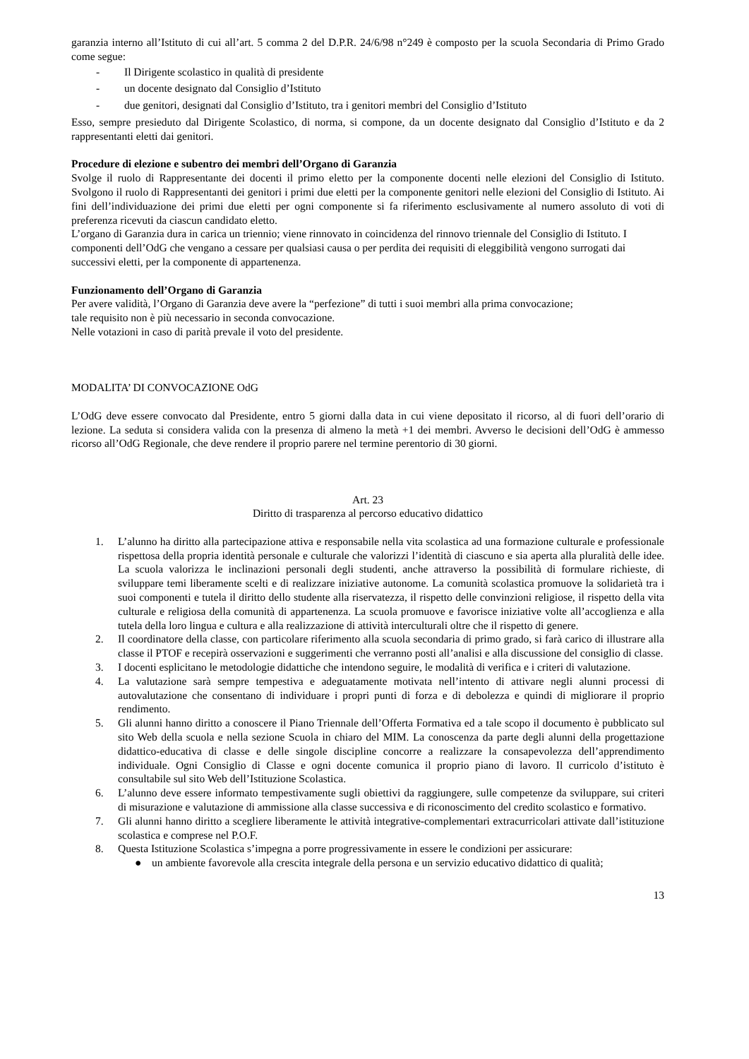garanzia interno all’Istituto di cui all’art. 5 comma 2 del D.P.R. 24/6/98 n°249 è composto per la scuola Secondaria di Primo Grado come segue:
- Il Dirigente scolastico in qualità di presidente
- un docente designato dal Consiglio d’Istituto
- due genitori, designati dal Consiglio d’Istituto, tra i genitori membri del Consiglio d’Istituto
Esso, sempre presieduto dal Dirigente Scolastico, di norma, si compone, da un docente designato dal Consiglio d’Istituto e da 2 rappresentanti eletti dai genitori.
Procedure di elezione e subentro dei membri dell’Organo di Garanzia
Svolge il ruolo di Rappresentante dei docenti il primo eletto per la componente docenti nelle elezioni del Consiglio di Istituto. Svolgono il ruolo di Rappresentanti dei genitori i primi due eletti per la componente genitori nelle elezioni del Consiglio di Istituto. Ai fini dell’individuazione dei primi due eletti per ogni componente si fa riferimento esclusivamente al numero assoluto di voti di preferenza ricevuti da ciascun candidato eletto.
L’organo di Garanzia dura in carica un triennio; viene rinnovato in coincidenza del rinnovo triennale del Consiglio di Istituto. I componenti dell’OdG che vengano a cessare per qualsiasi causa o per perdita dei requisiti di eleggibilità vengono surrogati dai successivi eletti, per la componente di appartenenza.
Funzionamento dell’Organo di Garanzia
Per avere validità, l’Organo di Garanzia deve avere la “perfezione” di tutti i suoi membri alla prima convocazione;
tale requisito non è più necessario in seconda convocazione.
Nelle votazioni in caso di parità prevale il voto del presidente.
MODALITA’ DI CONVOCAZIONE OdG
L’OdG deve essere convocato dal Presidente, entro 5 giorni dalla data in cui viene depositato il ricorso, al di fuori dell’orario di lezione. La seduta si considera valida con la presenza di almeno la metà +1 dei membri. Avverso le decisioni dell’OdG è ammesso ricorso all’OdG Regionale, che deve rendere il proprio parere nel termine perentorio di 30 giorni.
Art. 23
Diritto di trasparenza al percorso educativo didattico
1. L’alunno ha diritto alla partecipazione attiva e responsabile nella vita scolastica ad una formazione culturale e professionale rispettosa della propria identità personale e culturale che valorizzi l’identità di ciascuno e sia aperta alla pluralità delle idee. La scuola valorizza le inclinazioni personali degli studenti, anche attraverso la possibilità di formulare richieste, di sviluppare temi liberamente scelti e di realizzare iniziative autonome. La comunità scolastica promuove la solidarietà tra i suoi componenti e tutela il diritto dello studente alla riservatezza, il rispetto delle convinzioni religiose, il rispetto della vita culturale e religiosa della comunità di appartenenza. La scuola promuove e favorisce iniziative volte all’accoglienza e alla tutela della loro lingua e cultura e alla realizzazione di attività interculturali oltre che il rispetto di genere.
2. Il coordinatore della classe, con particolare riferimento alla scuola secondaria di primo grado, si farà carico di illustrare alla classe il PTOF e recepirà osservazioni e suggerimenti che verranno posti all’analisi e alla discussione del consiglio di classe.
3. I docenti esplicitano le metodologie didattiche che intendono seguire, le modalità di verifica e i criteri di valutazione.
4. La valutazione sarà sempre tempestiva e adeguatamente motivata nell’intento di attivare negli alunni processi di autovalutazione che consentano di individuare i propri punti di forza e di debolezza e quindi di migliorare il proprio rendimento.
5. Gli alunni hanno diritto a conoscere il Piano Triennale dell’Offerta Formativa ed a tale scopo il documento è pubblicato sul sito Web della scuola e nella sezione Scuola in chiaro del MIM. La conoscenza da parte degli alunni della progettazione didattico-educativa di classe e delle singole discipline concorre a realizzare la consapevolezza dell’apprendimento individuale. Ogni Consiglio di Classe e ogni docente comunica il proprio piano di lavoro. Il curricolo d’istituto è consultabile sul sito Web dell’Istituzione Scolastica.
6. L’alunno deve essere informato tempestivamente sugli obiettivi da raggiungere, sulle competenze da sviluppare, sui criteri di misurazione e valutazione di ammissione alla classe successiva e di riconoscimento del credito scolastico e formativo.
7. Gli alunni hanno diritto a scegliere liberamente le attività integrative-complementari extracurricolari attivate dall’istituzione scolastica e comprese nel P.O.F.
8. Questa Istituzione Scolastica s’impegna a porre progressivamente in essere le condizioni per assicurare:
● un ambiente favorevole alla crescita integrale della persona e un servizio educativo didattico di qualità;
13